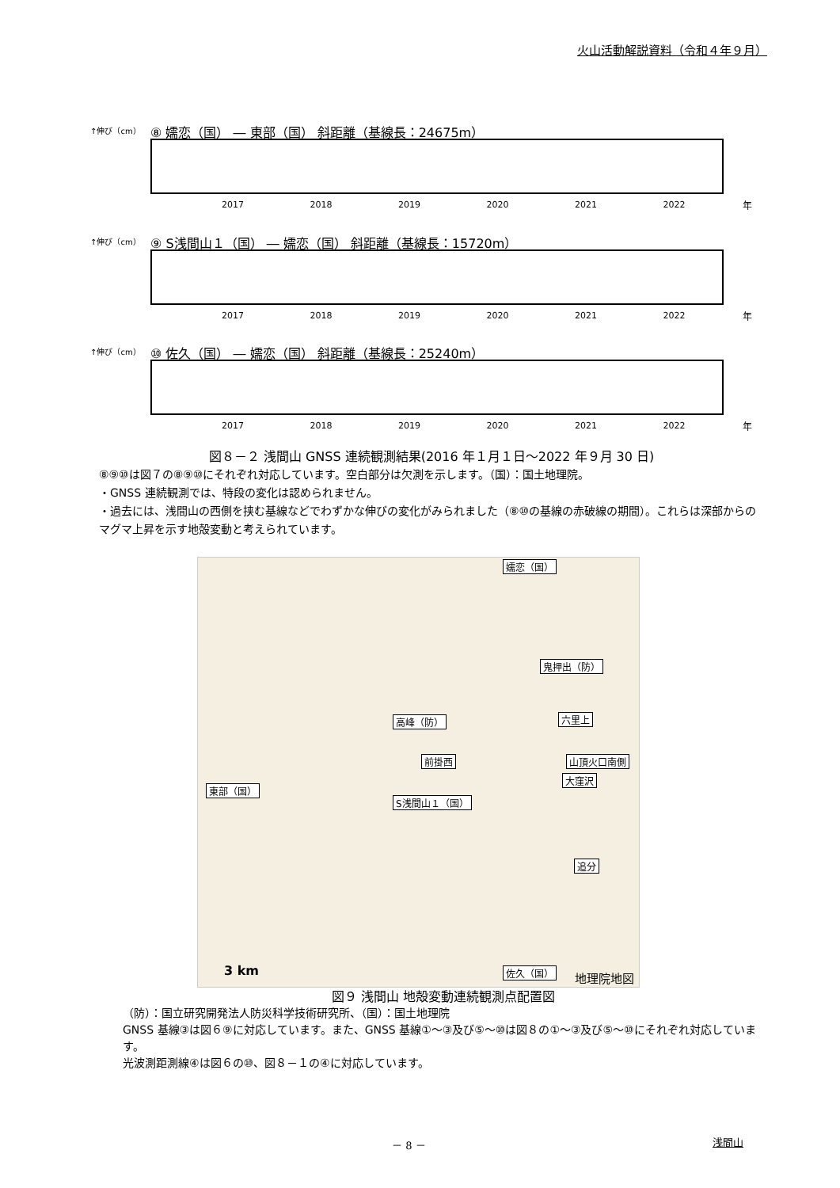火山活動解説資料（令和４年９月）
↑伸び（cm）
⑧ 嬬恋（国） ― 東部（国） 斜距離（基線長：24675m）
2017 2018 2019 2020 2021 2022 年
↑伸び（cm）
⑨ S浅間山１（国） ― 嬬恋（国） 斜距離（基線長：15720m）
2017 2018 2019 2020 2021 2022 年
↑伸び（cm）
⑩ 佐久（国） ― 嬬恋（国） 斜距離（基線長：25240m）
2017 2018 2019 2020 2021 2022 年
図８－２ 浅間山 GNSS 連続観測結果(2016 年１月１日～2022 年９月 30 日)
⑧⑨⑩は図７の⑧⑨⑩にそれぞれ対応しています。空白部分は欠測を示します。（国）：国土地理院。
・GNSS 連続観測では、特段の変化は認められません。
・過去には、浅間山の西側を挟む基線などでわずかな伸びの変化がみられました（⑧⑩の基線の赤破線の期間）。これらは深部からのマグマ上昇を示す地殻変動と考えられています。
嬬恋（国）
鬼押出（防）
高峰（防） 六里上
前掛西 山頂火口南側
大窪沢
東部（国）
S浅間山１（国）
追分
佐久（国） 3 km 地理院地図
図９ 浅間山 地殻変動連続観測点配置図
（防）：国立研究開発法人防災科学技術研究所、（国）：国土地理院
GNSS 基線③は図６⑨に対応しています。また、GNSS 基線①～③及び⑤～⑩は図８の①～③及び⑤～⑩にそれぞれ対応しています。
光波測距測線④は図６の⑩、図８－１の④に対応しています。
－ 8 － 浅間山